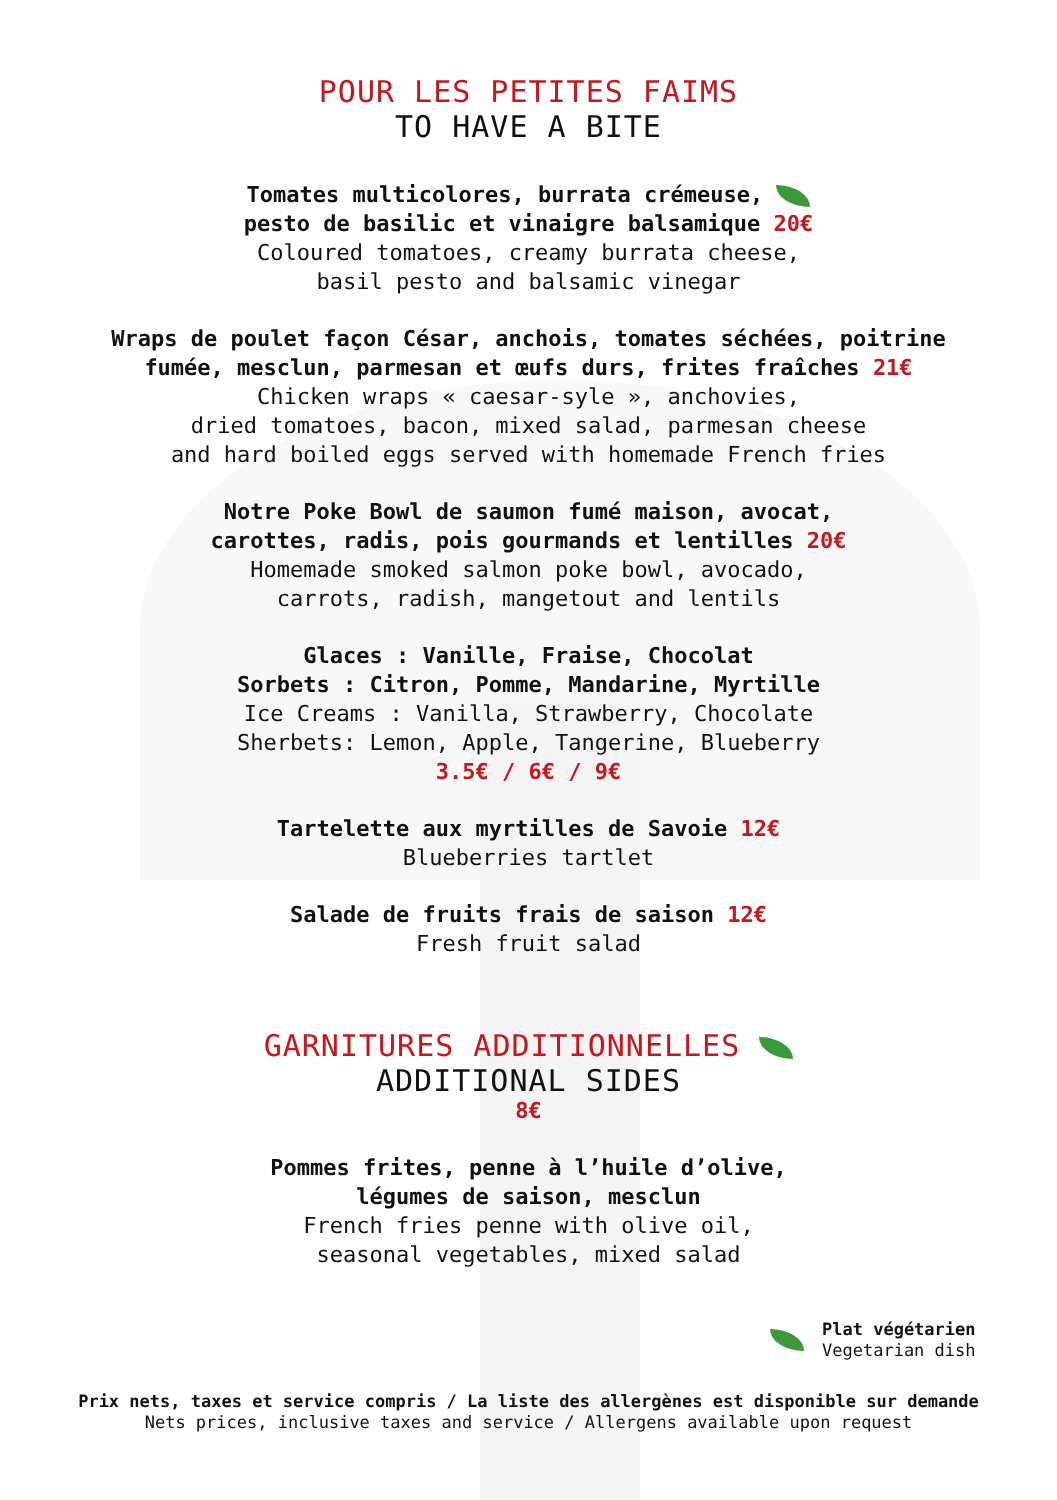POUR LES PETITES FAIMS
TO HAVE A BITE
Tomates multicolores, burrata crémeuse,
pesto de basilic et vinaigre balsamique 20€
Coloured tomatoes, creamy burrata cheese,
basil pesto and balsamic vinegar
Wraps de poulet façon César, anchois, tomates séchées, poitrine
fumée, mesclun, parmesan et œufs durs, frites fraîches 21€
Chicken wraps « caesar-syle », anchovies,
dried tomatoes, bacon, mixed salad, parmesan cheese
and hard boiled eggs served with homemade French fries
Notre Poke Bowl de saumon fumé maison, avocat,
carottes, radis, pois gourmands et lentilles 20€
Homemade smoked salmon poke bowl, avocado,
carrots, radish, mangetout and lentils
Glaces : Vanille, Fraise, Chocolat
Sorbets : Citron, Pomme, Mandarine, Myrtille
Ice Creams : Vanilla, Strawberry, Chocolate
Sherbets: Lemon, Apple, Tangerine, Blueberry
3.5€ / 6€ / 9€
Tartelette aux myrtilles de Savoie 12€
Blueberries tartlet
Salade de fruits frais de saison 12€
Fresh fruit salad
GARNITURES ADDITIONNELLES
ADDITIONAL SIDES
8€
Pommes frites, penne à l’huile d’olive,
légumes de saison, mesclun
French fries penne with olive oil,
seasonal vegetables, mixed salad
Plat végétarien
Vegetarian dish
Prix nets, taxes et service compris / La liste des allergènes est disponible sur demande
Nets prices, inclusive taxes and service / Allergens available upon request